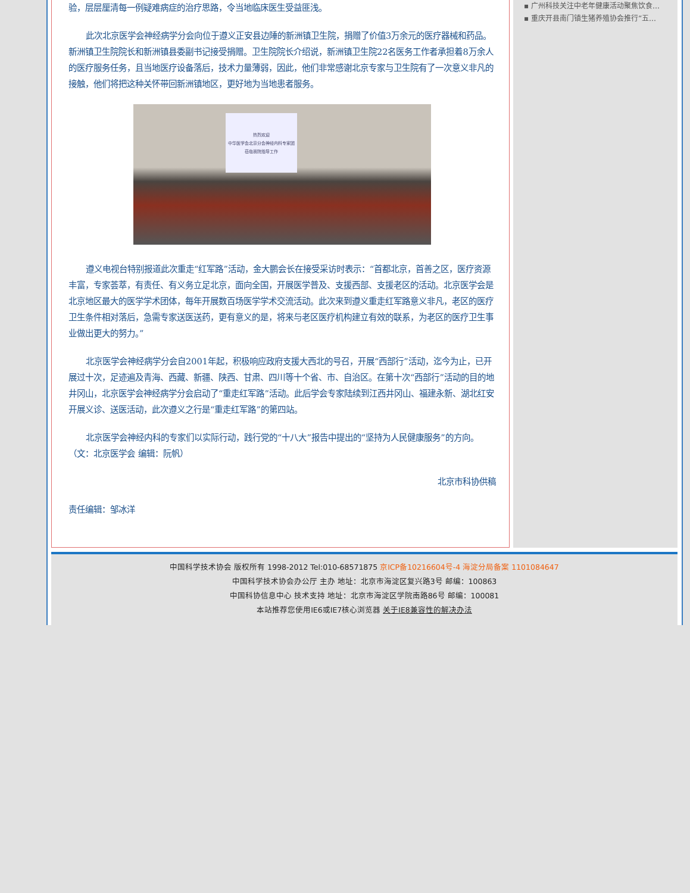验，层层厘清每一例疑难病症的治疗思路，令当地临床医生受益匪浅。
此次北京医学会神经病学分会向位于遵义正安县边陲的新洲镇卫生院，捐赠了价值3万余元的医疗器械和药品。新洲镇卫生院院长和新洲镇县委副书记接受捐赠。卫生院院长介绍说，新洲镇卫生院22名医务工作者承担着8万余人的医疗服务任务，且当地医疗设备落后，技术力量薄弱，因此，他们非常感谢北京专家与卫生院有了一次意义非凡的接触，他们将把这种关怀带回新洲镇地区，更好地为当地患者服务。
热烈欢迎
中华医学会北京分会神经内科专家团
莅临我院指导工作
遵义电视台特别报道此次重走“红军路”活动，金大鹏会长在接受采访时表示：“首都北京，首善之区，医疗资源丰富，专家荟萃，有责任、有义务立足北京，面向全国，开展医学普及、支援西部、支援老区的活动。北京医学会是北京地区最大的医学学术团体，每年开展数百场医学学术交流活动。此次来到遵义重走红军路意义非凡，老区的医疗卫生条件相对落后，急需专家送医送药，更有意义的是，将来与老区医疗机构建立有效的联系，为老区的医疗卫生事业做出更大的努力。”
北京医学会神经病学分会自2001年起，积极响应政府支援大西北的号召，开展“西部行”活动，迄今为止，已开展过十次，足迹遍及青海、西藏、新疆、陕西、甘肃、四川等十个省、市、自治区。在第十次“西部行”活动的目的地井冈山，北京医学会神经病学分会启动了“重走红军路”活动。此后学会专家陆续到江西井冈山、福建永新、湖北红安开展义诊、送医活动，此次遵义之行是“重走红军路”的第四站。
北京医学会神经内科的专家们以实际行动，践行党的“十八大”报告中提出的“坚持为人民健康服务”的方向。（文：北京医学会 编辑：阮帆）
北京市科协供稿
责任编辑：邹冰洋
▪ 广州科技关注中老年健康活动聚焦饮食…
▪ 重庆开县南门镇生猪养殖协会推行“五…
中国科学技术协会 版权所有 1998-2012 Tel:010-68571875 京ICP备10216604号-4 海淀分局备案 1101084647
中国科学技术协会办公厅 主办 地址：北京市海淀区复兴路3号 邮编：100863
中国科协信息中心 技术支持 地址：北京市海淀区学院南路86号 邮编：100081
本站推荐您使用IE6或IE7核心浏览器 关于IE8兼容性的解决办法